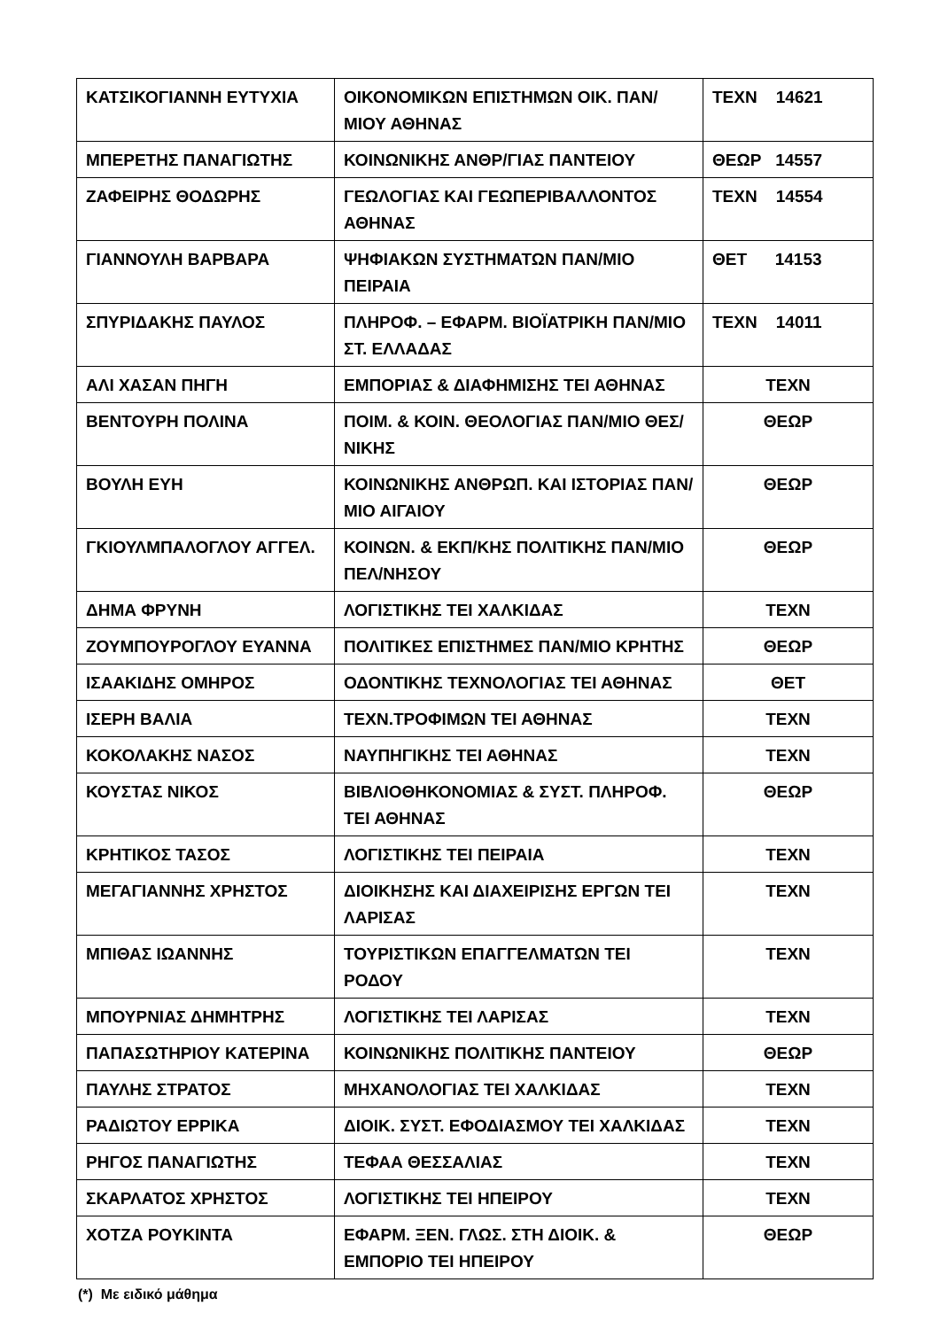| ΚΑΤΣΙΚΟΓΙΑΝΝΗ ΕΥΤΥΧΙΑ | ΟΙΚΟΝΟΜΙΚΩΝ ΕΠΙΣΤΗΜΩΝ ΟΙΚ. ΠΑΝ/ΜΙΟΥ ΑΘΗΝΑΣ | ΤΕΧΝ 14621 |
| ΜΠΕΡΕΤΗΣ ΠΑΝΑΓΙΩΤΗΣ | ΚΟΙΝΩΝΙΚΗΣ ΑΝΘΡ/ΓΙΑΣ ΠΑΝΤΕΙΟΥ | ΘΕΩΡ 14557 |
| ΖΑΦΕΙΡΗΣ ΘΟΔΩΡΗΣ | ΓΕΩΛΟΓΙΑΣ ΚΑΙ ΓΕΩΠΕΡΙΒΑΛΛΟΝΤΟΣ ΑΘΗΝΑΣ | ΤΕΧΝ 14554 |
| ΓΙΑΝΝΟΥΛΗ ΒΑΡΒΑΡΑ | ΨΗΦΙΑΚΩΝ ΣΥΣΤΗΜΑΤΩΝ ΠΑΝ/ΜΙΟ ΠΕΙΡΑΙΑ | ΘΕΤ 14153 |
| ΣΠΥΡΙΔΑΚΗΣ ΠΑΥΛΟΣ | ΠΛΗΡΟΦ. – ΕΦΑΡΜ. ΒΙΟΪΑΤΡΙΚΗ ΠΑΝ/ΜΙΟ ΣΤ. ΕΛΛΑΔΑΣ | ΤΕΧΝ 14011 |
| ΑΛΙ ΧΑΣΑΝ ΠΗΓΗ | ΕΜΠΟΡΙΑΣ & ΔΙΑΦΗΜΙΣΗΣ ΤΕΙ ΑΘΗΝΑΣ | ΤΕΧΝ |
| ΒΕΝΤΟΥΡΗ ΠΟΛΙΝΑ | ΠΟΙΜ. & ΚΟΙΝ. ΘΕΟΛΟΓΙΑΣ ΠΑΝ/ΜΙΟ ΘΕΣ/ΝΙΚΗΣ | ΘΕΩΡ |
| ΒΟΥΛΗ ΕΥΗ | ΚΟΙΝΩΝΙΚΗΣ ΑΝΘΡΩΠ. ΚΑΙ ΙΣΤΟΡΙΑΣ ΠΑΝ/ΜΙΟ ΑΙΓΑΙΟΥ | ΘΕΩΡ |
| ΓΚΙΟΥΛΜΠΑΛΟΓΛΟΥ ΑΓΓΕΛ. | ΚΟΙΝΩΝ. & ΕΚΠ/ΚΗΣ ΠΟΛΙΤΙΚΗΣ ΠΑΝ/ΜΙΟ ΠΕΛ/ΝΗΣΟΥ | ΘΕΩΡ |
| ΔΗΜΑ ΦΡΥΝΗ | ΛΟΓΙΣΤΙΚΗΣ ΤΕΙ ΧΑΛΚΙΔΑΣ | ΤΕΧΝ |
| ΖΟΥΜΠΟΥΡΟΓΛΟΥ ΕΥΑΝΝΑ | ΠΟΛΙΤΙΚΕΣ ΕΠΙΣΤΗΜΕΣ ΠΑΝ/ΜΙΟ ΚΡΗΤΗΣ | ΘΕΩΡ |
| ΙΣΑΑΚΙΔΗΣ ΟΜΗΡΟΣ | ΟΔΟΝΤΙΚΗΣ ΤΕΧΝΟΛΟΓΙΑΣ ΤΕΙ ΑΘΗΝΑΣ | ΘΕΤ |
| ΙΣΕΡΗ ΒΑΛΙΑ | ΤΕΧΝ.ΤΡΟΦΙΜΩΝ ΤΕΙ ΑΘΗΝΑΣ | ΤΕΧΝ |
| ΚΟΚΟΛΑΚΗΣ ΝΑΣΟΣ | ΝΑΥΠΗΓΙΚΗΣ ΤΕΙ ΑΘΗΝΑΣ | ΤΕΧΝ |
| ΚΟΥΣΤΑΣ ΝΙΚΟΣ | ΒΙΒΛΙΟΘΗΚΟΝΟΜΙΑΣ & ΣΥΣΤ. ΠΛΗΡΟΦ. ΤΕΙ ΑΘΗΝΑΣ | ΘΕΩΡ |
| ΚΡΗΤΙΚΟΣ ΤΑΣΟΣ | ΛΟΓΙΣΤΙΚΗΣ ΤΕΙ ΠΕΙΡΑΙΑ | ΤΕΧΝ |
| ΜΕΓΑΓΙΑΝΝΗΣ ΧΡΗΣΤΟΣ | ΔΙΟΙΚΗΣΗΣ ΚΑΙ ΔΙΑΧΕΙΡΙΣΗΣ ΕΡΓΩΝ ΤΕΙ ΛΑΡΙΣΑΣ | ΤΕΧΝ |
| ΜΠΙΘΑΣ ΙΩΑΝΝΗΣ | ΤΟΥΡΙΣΤΙΚΩΝ ΕΠΑΓΓΕΛΜΑΤΩΝ ΤΕΙ ΡΟΔΟΥ | ΤΕΧΝ |
| ΜΠΟΥΡΝΙΑΣ ΔΗΜΗΤΡΗΣ | ΛΟΓΙΣΤΙΚΗΣ ΤΕΙ ΛΑΡΙΣΑΣ | ΤΕΧΝ |
| ΠΑΠΑΣΩΤΗΡΙΟΥ ΚΑΤΕΡΙΝΑ | ΚΟΙΝΩΝΙΚΗΣ ΠΟΛΙΤΙΚΗΣ ΠΑΝΤΕΙΟΥ | ΘΕΩΡ |
| ΠΑΥΛΗΣ ΣΤΡΑΤΟΣ | ΜΗΧΑΝΟΛΟΓΙΑΣ ΤΕΙ ΧΑΛΚΙΔΑΣ | ΤΕΧΝ |
| ΡΑΔΙΩΤΟΥ ΕΡΡΙΚΑ | ΔΙΟΙΚ. ΣΥΣΤ. ΕΦΟΔΙΑΣΜΟΥ ΤΕΙ ΧΑΛΚΙΔΑΣ | ΤΕΧΝ |
| ΡΗΓΟΣ ΠΑΝΑΓΙΩΤΗΣ | ΤΕΦΑΑ ΘΕΣΣΑΛΙΑΣ | ΤΕΧΝ |
| ΣΚΑΡΛΑΤΟΣ ΧΡΗΣΤΟΣ | ΛΟΓΙΣΤΙΚΗΣ ΤΕΙ ΗΠΕΙΡΟΥ | ΤΕΧΝ |
| ΧΟΤΖΑ ΡΟΥΚΙΝΤΑ | ΕΦΑΡΜ. ΞΕΝ. ΓΛΩΣ. ΣΤΗ ΔΙΟΙΚ. & ΕΜΠΟΡΙΟ ΤΕΙ ΗΠΕΙΡΟΥ | ΘΕΩΡ |
(*) Με ειδικό μάθημα